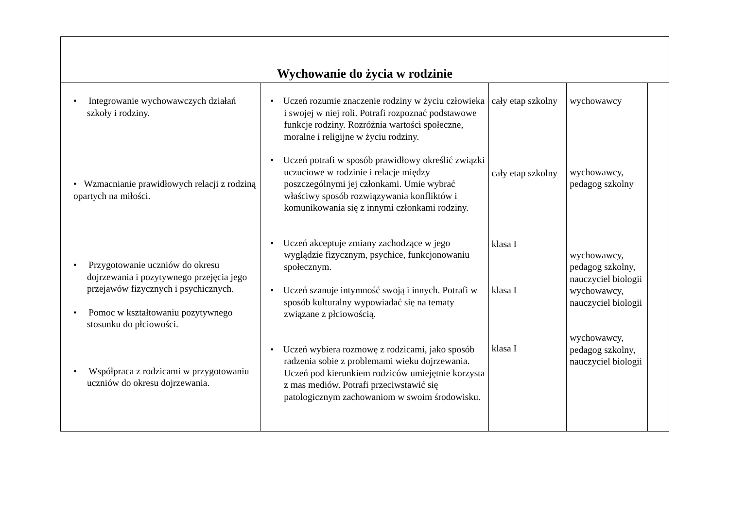| Wychowanie do życia w rodzinie | | | | |
| --- | --- | --- | --- | --- |
| • Integrowanie wychowawczych działań szkoły i rodziny. • Wzmacnianie prawidłowych relacji z rodziną opartych na miłości. • Przygotowanie uczniów do okresu dojrzewania i pozytywnego przejęcia jego przejawów fizycznych i psychicznych. • Pomoc w kształtowaniu pozytywnego stosunku do płciowości. • Współpraca z rodzicami w przygotowaniu uczniów do okresu dojrzewania. | • Uczeń rozumie znaczenie rodziny w życiu człowieka i swojej w niej roli. Potrafi rozpoznać podstawowe funkcje rodziny. Rozróżnia wartości społeczne, moralne i religijne w życiu rodziny. • Uczeń potrafi w sposób prawidłowy określić związki uczuciowe w rodzinie i relacje między poszczególnymi jej członkami. Umie wybrać właściwy sposób rozwiązywania konfliktów i komunikowania się z innymi członkami rodziny. • Uczeń akceptuje zmiany zachodzące w jego wyglądzie fizycznym, psychice, funkcjonowaniu społecznym. • Uczeń szanuje intymność swoją i innych. Potrafi w sposób kulturalny wypowiadać się na tematy związane z płciowością. • Uczeń wybiera rozmowę z rodzicami, jako sposób radzenia sobie z problemami wieku dojrzewania. Uczeń pod kierunkiem rodziców umiejętnie korzysta z mas mediów. Potrafi przeciwstawić się patologicznym zachowaniom w swoim środowisku. | cały etap szkolny cały etap szkolny klasa I klasa I klasa I | wychowawcy wychowawcy, pedagog szkolny wychowawcy, pedagog szkolny, nauczyciel biologii wychowawcy, nauczyciel biologii wychowawcy, pedagog szkolny, nauczyciel biologii | |